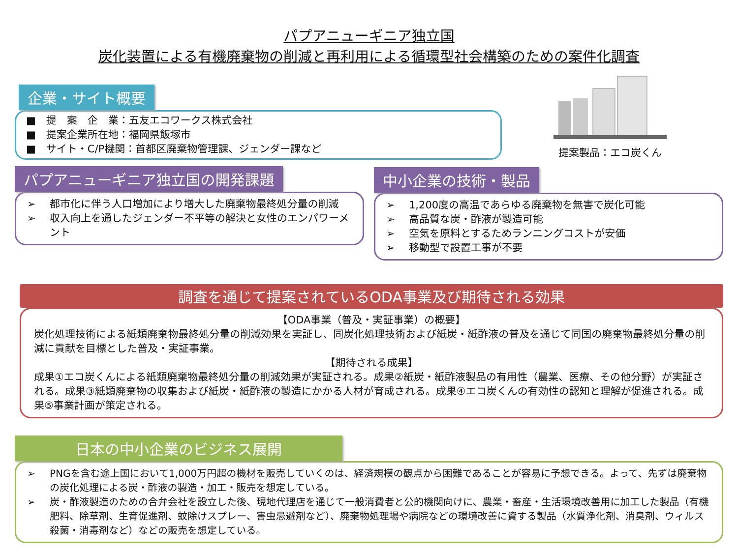パプアニューギニア独立国
炭化装置による有機廃棄物の削減と再利用による循環型社会構築のための案件化調査
企業・サイト概要
■　提　案　企　業：五友エコワークス株式会社
■　提案企業所在地：福岡県飯塚市
■　サイト・C/P機関：首都区廃棄物管理課、ジェンダー課など
提案製品：エコ炭くん
パプアニューギニア独立国の開発課題
➢ 都市化に伴う人口増加により増大した廃棄物最終処分量の削減
➢ 収入向上を通したジェンダー不平等の解決と女性のエンパワーメント
中小企業の技術・製品
➢ 1,200度の高温であらゆる廃棄物を無害で炭化可能
➢ 高品質な炭・酢液が製造可能
➢ 空気を原料とするためランニングコストが安価
➢ 移動型で設置工事が不要
調査を通じて提案されているODA事業及び期待される効果
【ODA事業（普及・実証事業）の概要】
炭化処理技術による紙類廃棄物最終処分量の削減効果を実証し、同炭化処理技術および紙炭・紙酢液の普及を通じて同国の廃棄物最終処分量の削減に貢献を目標とした普及・実証事業。
【期待される成果】
成果①エコ炭くんによる紙類廃棄物最終処分量の削減効果が実証される。成果②紙炭・紙酢液製品の有用性（農業、医療、その他分野）が実証される。成果③紙類廃棄物の収集および紙炭・紙酢液の製造にかかる人材が育成される。成果④エコ炭くんの有効性の認知と理解が促進される。成果⑤事業計画が策定される。
日本の中小企業のビジネス展開
➢ PNGを含む途上国において1,000万円超の機材を販売していくのは、経済規模の観点から困難であることが容易に予想できる。よって、先ずは廃棄物の炭化処理による炭・酢液の製造・加工・販売を想定している。
➢ 炭・酢液製造のための合弁会社を設立した後、現地代理店を通じて一般消費者と公的機関向けに、農業・畜産・生活環境改善用に加工した製品（有機肥料、除草剤、生育促進剤、蚊除けスプレー、害虫忌避剤など）、廃棄物処理場や病院などの環境改善に資する製品（水質浄化剤、消臭剤、ウィルス殺菌・消毒剤など）などの販売を想定している。